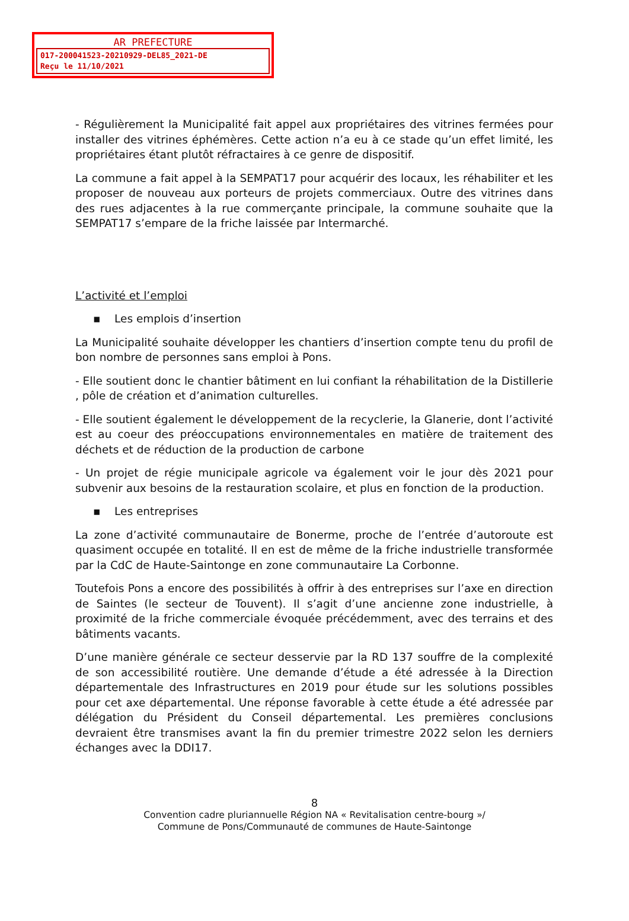AR PREFECTURE
017-200041523-20210929-DEL85_2021-DE
Reçu le 11/10/2021
- Régulièrement la Municipalité fait appel aux propriétaires des vitrines fermées pour installer des vitrines éphémères. Cette action n’a eu à ce stade qu’un effet limité, les propriétaires étant plutôt réfractaires à ce genre de dispositif.
La commune a fait appel à la SEMPAT17 pour acquérir des locaux, les réhabiliter et les proposer de nouveau aux porteurs de projets commerciaux. Outre des vitrines dans des rues adjacentes à la rue commerçante principale, la commune souhaite que la SEMPAT17 s’empare de la friche laissée par Intermarché.
L’activité et l’emploi
▪ Les emplois d’insertion
La Municipalité souhaite développer les chantiers d’insertion compte tenu du profil de bon nombre de personnes sans emploi à Pons.
- Elle soutient donc le chantier bâtiment en lui confiant la réhabilitation de la Distillerie , pôle de création et d’animation culturelles.
- Elle soutient également le développement de la recyclerie, la Glanerie, dont l’activité est au coeur des préoccupations environnementales en matière de traitement des déchets et de réduction de la production de carbone
- Un projet de régie municipale agricole va également voir le jour dès 2021 pour subvenir aux besoins de la restauration scolaire, et plus en fonction de la production.
▪ Les entreprises
La zone d’activité communautaire de Bonerme, proche de l’entrée d’autoroute est quasiment occupée en totalité. Il en est de même de la friche industrielle transformée par la CdC de Haute-Saintonge en zone communautaire La Corbonne.
Toutefois Pons a encore des possibilités à offrir à des entreprises sur l’axe en direction de Saintes (le secteur de Touvent). Il s’agit d’une ancienne zone industrielle, à proximité de la friche commerciale évoquée précédemment, avec des terrains et des bâtiments vacants.
D’une manière générale ce secteur desservie par la RD 137 souffre de la complexité de son accessibilité routière. Une demande d’étude a été adressée à la Direction départementale des Infrastructures en 2019 pour étude sur les solutions possibles pour cet axe départemental. Une réponse favorable à cette étude a été adressée par délégation du Président du Conseil départemental. Les premières conclusions devraient être transmises avant la fin du premier trimestre 2022 selon les derniers échanges avec la DDI17.
8
Convention cadre pluriannuelle Région NA « Revitalisation centre-bourg »/
Commune de Pons/Communauté de communes de Haute-Saintonge